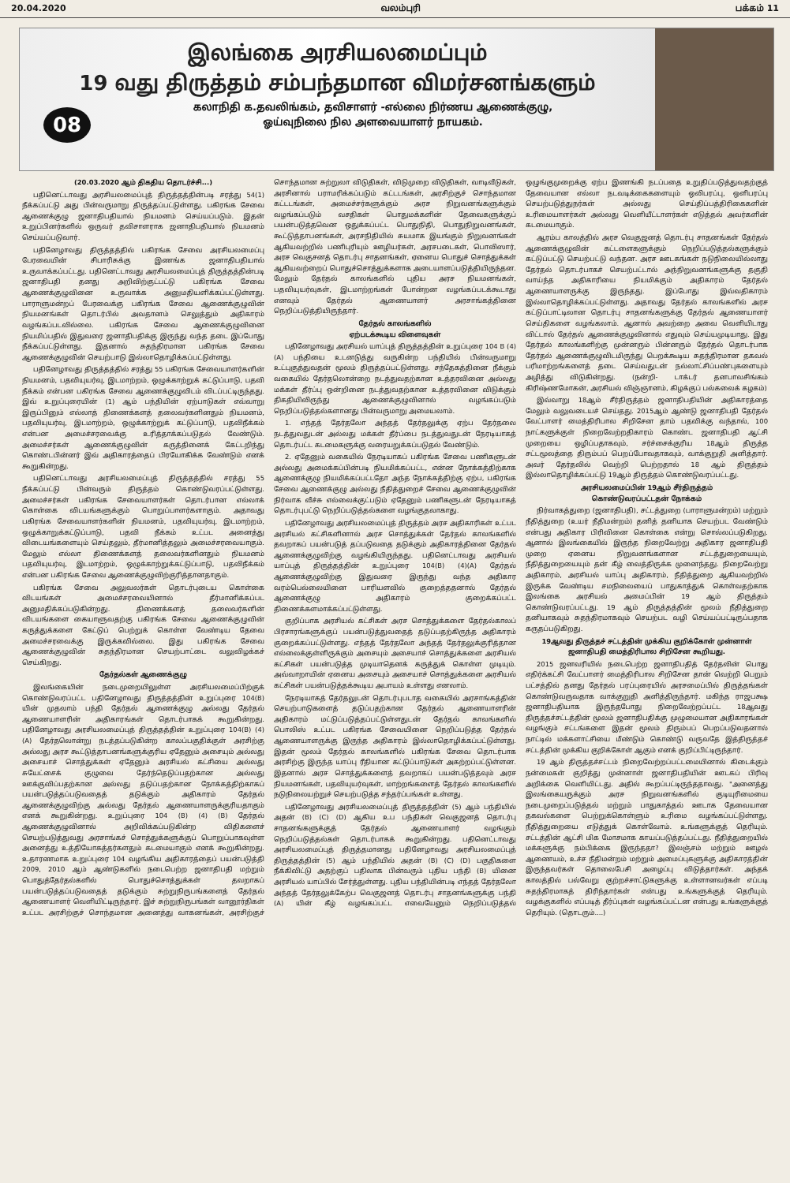20.04.2020 வலம்புரி பக்கம் 11
இலங்கை அரசியலமைப்பும்
19 வது திருத்தம் சம்பந்தமான விமர்சனங்களும்
08
கலாநிதி க.தவலிங்கம், தவிசாளர் -எல்லை நிர்ணய ஆணைக்குழு,
ஓய்வுநிலை நில அளவையாளர் நாயகம்.
(20.03.2020 ஆம் திகதிய தொடர்ச்சி...)
பதினெட்டாவது அரசியலமைப்புத் திருத்தத்தின்படி சரத்து 54(1) நீக்கப்பட்டு அது பின்வருமாறு திருத்தப்பட்டுள்ளது. பகிரங்க சேவை ஆணைக்குழு ஜனாதிபதியால் நியமனம் செய்யப்படும். இதன் உறுப்பினர்களில் ஒருவர் தவிசாளராக ஜனாதிபதியால் நியமனம் செய்யப்படுவார்.
பதினேழாவது திருத்தத்தில் பகிரங்க சேவை அரசியலமைப்பு பேரவையின் சிபாரிசுக்கு இணங்க ஜனாதிபதியால் உருவாக்கப்பட்டது. பதினெட்டாவது அரசியலமைப்புத் திருத்தத்தின்படி ஜனாதிபதி தனது அறிவிற்குட்பட்டு பகிரங்க சேவை ஆணைக்குழுவினை உருவாக்க அனுமதியளிக்கப்பட்டுள்ளது. பாராளுமன்றப் பேரவைக்கு பகிரங்க சேவை ஆணைக்குழுவின் நியமனங்கள் தொடர்பில் அவதானம் செலுத்தும் அதிகாரம் வழங்கப்படவில்லை. பகிரங்க சேவை ஆணைக்குழுவினை நியமிப்பதில் இதுவரை ஜனாதிபதிக்கு இருந்து வந்த தடை இப்போது நீக்கப்பட்டுள்ளது. இதனால் சுதந்திரமான பகிரங்க சேவை ஆணைக்குழுவின் செயற்பாடு இல்லாதொழிக்கப்பட்டுள்ளது.
பதினேழாவது திருத்தத்தில் சரத்து 55 பகிரங்க சேவையாளர்களின் நியமனம், பதவியுயர்வு, இடமாற்றம், ஒழுக்காற்றுக் கட்டுப்பாடு, பதவி நீக்கம் என்பன பகிரங்க சேவை ஆணைக்குழுவிடம் விடப்பட்டிருந்தது. இவ் உறுப்புரையின் (1) ஆம் பந்தியின் ஏற்பாடுகள் எவ்வாறு இருப்பினும் எல்லாத் திணைக்களத் தலைவர்களினதும் நியமனம், பதவியுயர்வு, இடமாற்றம், ஒழுக்காற்றுக் கட்டுப்பாடு, பதவிநீக்கம் என்பன அமைச்சரவைக்கு உரித்தாக்கப்படுதல் வேண்டும். அமைச்சர்கள் ஆணைக்குழுவின் கருத்தினைக் கேட்டறிந்து கொண்டபின்னர் இவ் அதிகாரத்தைப் பிரயோகிக்க வேண்டும் எனக் கூறுகின்றது.
பதினெட்டாவது அரசியலமைப்புத் திருத்தத்தில் சரத்து 55 நீக்கப்பட்டு பின்வரும் திருத்தம் கொண்டுவரப்பட்டுள்ளது. அமைச்சர்கள் பகிரங்க சேவையாளர்கள் தொடர்பான எல்லாக் கொள்கை விடயங்களுக்கும் பொறுப்பாளர்களாகும். அதாவது பகிரங்க சேவையாளர்களின் நியமனம், பதவியுயர்வு, இடமாற்றம், ஒழுக்காறுக்கட்டுப்பாடு, பதவி நீக்கம் உட்பட அனைத்து விடையங்களையும் செய்தலும், தீர்மானித்தலும் அமைச்சரவையாகும். மேலும் எல்லா திணைக்களத் தலைவர்களினதும் நியமனம் பதவியுயர்வு, இடமாற்றம், ஒழுக்காற்றுக்கட்டுப்பாடு, பதவிநீக்கம் என்பன பகிரங்க சேவை ஆணைக்குழுவிற்குரித்தானதாகும்.
பகிரங்க சேவை அலுவலர்கள் தொடர்புடைய கொள்கை விடயங்கள் அமைச்சரவையினால் தீர்மானிக்கப்பட அனுமதிக்கப்படுகின்றது. திணைக்களத் தலைவர்களின் விடயங்களை கையாளுவதற்கு பகிரங்க சேவை ஆணைக்குழுவின் கருத்துக்களை கேட்டுப் பெற்றுக் கொள்ள வேண்டிய தேவை அமைச்சரவைக்கு இருக்கவில்லை. இது பகிரங்க சேவை ஆணைக்குழுவின் சுதந்திரமான செயற்பாட்டை வலுவிழக்கச் செய்கிறது.
தேர்தல்கள் ஆணைக்குழு
இலங்கையின் நடைமுறையிலுள்ள அரசியலமைப்பிற்குக் கொண்டுவரப்பட்ட பதினேழாவது திருத்தத்தின் உறுப்புரை 104(B) யின் முதலாம் பந்தி தேர்தல் ஆணைக்குழு அல்லது தேர்தல் ஆணையாளரின் அதிகாரங்கள் தொடர்பாகக் கூறுகின்றது. பதினேழாவது அரசியலமைப்புத் திருத்தத்தின் உறுப்புரை 104(B) (4)(A) தேர்தலொன்று நடத்தப்படுகின்ற காலப்பகுதிக்குள் அரசிற்கு அல்லது அரச கூட்டுத்தாபனங்களுக்குரிய ஏதேனும் அசையும் அல்லது அசையாச் சொத்துக்கள் ஏதேனும் அரசியல் கட்சியை அல்லது சுயேட்சைக் குழுவை தேர்ந்தெடுப்பதற்கான அல்லது ஊக்குவிப்பதற்கான அல்லது தடுப்பதற்கான நோக்கத்திற்காகப் பயன்படுத்தப்படுவதைத் தடுக்கும் அதிகாரம் தேர்தல் ஆணைக்குழுவிற்கு அல்லது தேர்தல் ஆணையாளருக்குரியதாகும் எனக் கூறுகின்றது. உறுப்புரை 104 (B) (4) (B) தேர்தல் ஆணைக்குழுவினால் அறிவிக்கப்படுகின்ற விதிகளைச் செயற்படுத்துவது அரசாங்கச் சொத்துக்களுக்குப் பொறுப்பாகவுள்ள அனைத்து உத்தியோகத்தர்களதும் கடமையாகும் எனக் கூறுகின்றது. உதாரணமாக உறுப்புரை 104 வழங்கிய அதிகாரத்தைப் பயன்படுத்தி 2009, 2010 ஆம் ஆண்டுகளில் நடைபெற்ற ஜனாதிபதி மற்றும் பொதுத்தேர்தல்களில் பொதுச்சொத்துக்கள் தவறாகப் பயன்படுத்தப்படுவதைத் தடுக்கும் சுற்றுநிருபங்களைத் தேர்தல் ஆணையாளர் வெளியிட்டிருந்தார். இச் சுற்றுநிருபங்கள் வானூர்திகள் உட்பட அரசிற்குச் சொந்தமான அனைத்து வாகனங்கள், அரசிற்குச் சொந்தமான சுற்றுலா விடுதிகள், விடுமுறை விடுதிகள், வாடிவீடுகள், அரசினால் பராமரிக்கப்படும் கட்டடங்கள், அரசிற்குச் சொந்தமான கட்டடங்கள், அமைச்சர்களுக்கும் அரச நிறுவனங்களுக்கும் வழங்கப்படும் வசதிகள் பொதுமக்களின் தேவைகளுக்குப் பயன்படுத்தவென ஒதுக்கப்பட்ட பொதுநிதி, பொதுநிறுவனங்கள், கூட்டுத்தாபனங்கள், அரசநிதியில் சுயமாக இயங்கும் நிறுவனங்கள் ஆகியவற்றில் பணிபுரியும் ஊழியர்கள், அரசபடைகள், பொலிஸார், அரச வெகுசனத் தொடர்பு சாதனங்கள், ஏனைய பொதுச் சொத்துக்கள் ஆகியவற்றைப் பொதுச்சொத்துக்களாக அடையாளப்படுத்தியிருந்தன. மேலும் தேர்தல் காலங்களில் புதிய அரச நியமனங்கள், பதவியுயர்வுகள், இடமாற்றங்கள் போன்றன வழங்கப்படக்கூடாது எனவும் தேர்தல் ஆணையாளர் அரசாங்கத்தினை நெறிப்படுத்தியிருந்தார்.
தேர்தல் காலங்களில்
ஏற்படக்கூடிய விளைவுகள்
பதினேழாவது அரசியல் யாப்புத் திருத்தத்தின் உறுப்புரை 104 B (4) (A) பந்தியை உடனடுத்து வருகின்ற பந்தியில் பின்வருமாறு உட்புகுத்துவதன் மூலம் திருத்தப்பட்டுள்ளது. சந்தேகத்தினை நீக்கும் வகையில் தேர்தலொன்றை நடத்துவதற்கான உத்தரவினை அல்லது மக்கள் தீர்ப்பு ஒன்றினை நடத்துவதற்கான உத்தரவினை விடுக்கும் திகதியிலிருந்து ஆணைக்குழுவினால் வழங்கப்படும் நெறிப்படுத்தல்களானது பின்வருமாறு அமையலாம்.
1. எந்தத் தேர்தலோ அந்தத் தேர்தலுக்கு ஏற்ப தேர்தலை நடத்துவதுடன் அல்லது மக்கள் தீர்ப்பை நடத்துவதுடன் நேரடியாகத் தொடர்பட்ட கடமைகளுக்கு வரையறுக்கப்படுதல் வேண்டும்.
2. ஏதேனும் வகையில் நேரடியாகப் பகிரங்க சேவை பணிகளுடன் அல்லது அமைக்கப்பின்படி நியமிக்கப்பட்ட, என்ன நோக்கத்திற்காக ஆணைக்குழு நியமிக்கப்பட்டதோ அந்த நோக்கத்திற்கு ஏற்ப, பகிரங்க சேவை ஆணைக்குழு அல்லது நீதித்துறைச் சேவை ஆணைக்குழுவின் நிர்வாக வீச்சு எல்லைக்குட்படும் ஏதேனும் பணிகளுடன் நேரடியாகத் தொடர்புபட்டு நெறிப்படுத்தல்களை வழங்குதலாகாது.
பதினேழாவது அரசியலமைப்புத் திருத்தம் அரச அதிகாரிகள் உட்பட அரசியல் கட்சிகளினால் அரச சொத்துக்கள் தேர்தல் காலங்களில் தவறாகப் பயன்படுத் தப்படுவதை தடுக்கும் அதிகாரத்தினை தேர்தல் ஆணைக்குழுவிற்கு வழங்கியிருந்தது. பதினெட்டாவது அரசியல் யாப்புத் திருத்தத்தின் உறுப்புரை 104(B) (4)(A) தேர்தல் ஆணைக்குழுவிற்கு இதுவரை இருந்து வந்த அதிகார வரம்பெல்லையினை பாரியளவில் குறைத்ததனால் தேர்தல் ஆணைக்குழு அதிகாரம் குறைக்கப்பட்ட திணைக்களமாக்கப்பட்டுள்ளது.
குறிப்பாக அரசியல் கட்சிகள் அரச சொத்துக்களை தேர்தல்காலப் பிரசாரங்களுக்குப் பயன்படுத்துவதைத் தடுப்பதற்கிருந்த அதிகாரம் குறைக்கப்பட்டுள்ளது. எந்தத் தேர்தலோ அந்தத் தேர்தலுக்குரித்தான எல்லைக்குள்ளிருக்கும் அசையும் அசையாச் சொத்துக்களை அரசியல் கட்சிகள் பயன்படுத்த முடியாதெனக் கருத்துக் கொள்ள முடியும். அவ்வாறாயின் ஏனைய அசையும் அசையாச் சொத்துக்களை அரசியல் கட்சிகள் பயன்படுத்தக்கூடிய அபாயம் உள்ளது எனலாம்.
நேரடியாகத் தேர்தலுடன் தொடர்புபடாத வகையில் அரசாங்கத்தின் செயற்பாடுகளைத் தடுப்பதற்கான தேர்தல் ஆணையாளரின் அதிகாரம் மட்டுப்படுத்தப்பட்டுள்ளதுடன் தேர்தல் காலங்களில் பொலிஸ் உட்பட பகிரங்க சேவையினை நெறிப்படுத்த தேர்தல் ஆணையாளருக்கு இருந்த அதிகாரம் இல்லாதொழிக்கப்பட்டுள்ளது. இதன் மூலம் தேர்தல் காலங்களில் பகிரங்க சேவை தொடர்பாக அரசிற்கு இருந்த யாப்பு ரீதியான கட்டுப்பாடுகள் அகற்றப்பட்டுள்ளன. இதனால் அரச சொத்துக்களைத் தவறாகப் பயன்படுத்தவும் அரச நியமனங்கள், பதவியுயர்வுகள், மாற்றங்களைத் தேர்தல் காலங்களில் நடுநிலையற்றுச் செயற்படுத்த சந்தர்ப்பங்கள் உள்ளது.
பதினேழாவது அரசியலமைப்புத் திருத்தத்தின் (5) ஆம் பந்தியில் அதன் (B) (C) (D) ஆகிய உப பந்திகள் வெகுஜனத் தொடர்பு சாதனங்களுக்குத் தேர்தல் ஆணையாளர் வழங்கும் நெறிப்படுத்தல்கள் தொடர்பாகக் கூறுகின்றது. பதினெட்டாவது அரசியலமைப்புத் திருத்தமானது பதினேழாவது அரசியலமைப்புத் திருத்தத்தின் (5) ஆம் பந்தியில் அதன் (B) (C) (D) பகுதிகளை நீக்கிவிட்டு அதற்குப் பதிலாக பின்வரும் புதிய பந்தி (B) யினை அரசியல் யாப்பில் சேர்த்துள்ளது. புதிய பந்தியின்படி எந்தத் தேர்தலோ அந்தத் தேர்தலுக்கேற்ப வெகுஜனத் தொடர்பு சாதனங்களுக்கு பந்தி (A) யின் கீழ் வழங்கப்பட்ட எவையேனும் நெறிப்படுத்தல் ஒழுங்குமுறைக்கு ஏற்ப இணங்கி நடப்பதை உறுதிப்படுத்துவதற்குத் தேவையான எல்லா நடவடிக்கைகளையும் ஒலிபரப்பு, ஒளிபரப்பு செயற்படுத்துநர்கள் அல்லது செய்திப்பத்திரிகைகளின் உரிமையாளர்கள் அல்லது வெளியீட்டாளர்கள் எடுத்தல் அவர்களின் கடமையாகும்.
ஆரம்ப காலத்தில் அரச வெகுஜனத் தொடர்பு சாதனங்கள் தேர்தல் ஆணைக்குழுவின் கட்டளைகளுக்கும் நெறிப்படுத்தல்களுக்கும் கட்டுப்பட்டு செயற்பட்டு வந்தன. அரச ஊடகங்கள் நடுநிலையில்லாது தேர்தல் தொடர்பாகச் செயற்பட்டால் அந்நிறுவனங்களுக்கு தகுதி வாய்ந்த அதிகாரியை நியமிக்கும் அதிகாரம் தேர்தல் ஆணையாளருக்கு இருந்தது. இப்போது இவ்வதிகாரம் இல்லாதொழிக்கப்பட்டுள்ளது. அதாவது தேர்தல் காலங்களில் அரச கட்டுப்பாட்டிலான தொடர்பு சாதனங்களுக்கு தேர்தல் ஆணையாளர் செய்திகளை வழங்கலாம். ஆனால் அவற்றை அவை வெளியிடாது விட்டால் தேர்தல் ஆணைக்குழுவினால் எதுவும் செய்யமுடியாது. இது தேர்தல் காலங்களிற்கு முன்னரும் பின்னரும் தேர்தல் தொடர்பாக தேர்தல் ஆணைக்குழுவிடமிருந்து பெறக்கூடிய சுதந்திரமான தகவல் பரிமாற்றங்களைத் தடை செய்வதுடன் நல்லாட்சிப்பண்புகளையும் அழித்து விடுகின்றது. (நன்றி- டாக்டர் தனபாலசிங்கம் கிரிஷ்ணமோகன், அரசியல் விஞ்ஞானம், கிழக்குப் பல்கலைக் கழகம்)
இவ்வாறு 18ஆம் சீர்திருத்தம் ஜனாதிபதியின் அதிகாரத்தை மேலும் வலுவடையச் செய்தது. 2015ஆம் ஆண்டு ஜனாதிபதி தேர்தல் வேட்பாளர் மைத்திரிபால சிறிசேன தாம் பதவிக்கு வந்தால், 100 நாட்களுக்குள் நிறைவேற்றதிகாரம் கொண்ட ஜனாதிபதி ஆட்சி முறையை ஒழிப்பதாகவும், சர்ச்சைக்குரிய 18ஆம் திருத்த சட்டமூலத்தை திரும்பப் பெறப்போவதாகவும், வாக்குறுதி அளித்தார். அவர் தேர்தலில் வெற்றி பெற்றதால் 18 ஆம் திருத்தம் இல்லாதொழிக்கப்பட்டு 19ஆம் திருத்தம் கொண்டுவரப்பட்டது.
அரசியலமைப்பின் 19ஆம் சீர்திருத்தம்
கொண்டுவரப்பட்டதன் நோக்கம்
நிர்வாகத்துறை (ஜனாதிபதி), சட்டத்துறை (பாராளுமன்றம்) மற்றும் நீதித்துறை (உயர் நீதிமன்றம்) தனித் தனியாக செயற்பட வேண்டும் என்பது அதிகார பிரிவினை கொள்கை என்று சொல்லப்படுகிறது. ஆனால் இலங்கையில் இருந்த நிறைவேற்று அதிகார ஜனாதிபதி முறை ஏனைய நிறுவனங்களான சட்டத்துறையையும், நீதித்துறையையும் தன் கீழ் வைத்திருக்க முனைந்தது. நிறைவேற்று அதிகாரம், அரசியல் யாப்பு அதிகாரம், நீதித்துறை ஆகியவற்றில் இருக்க வேண்டிய சமநிலையைப் பாதுகாத்துக் கொள்வதற்காக இலங்கை அரசியல் அமைப்பின் 19 ஆம் திருத்தம் கொண்டுவரப்பட்டது. 19 ஆம் திருத்தத்தின் மூலம் நீதித்துறை தனியாகவும் சுதந்திரமாகவும் செயற்பட வழி செய்யப்பட்டிருப்பதாக கருதப்படுகிறது.
19ஆவது திருத்தச் சட்டத்தின் முக்கிய குறிக்கோள் முன்னாள் ஜனாதிபதி மைத்திரிபால சிறிசேன கூறியது.
2015 ஜனவரியில் நடைபெற்ற ஜனாதிபதித் தேர்தலின் பொது எதிர்க்கட்சி வேட்பாளர் மைத்திரிபால சிறிசேன தான் வெற்றி பெறும் பட்சத்தில் தனது தேர்தல் பரப்புரையில் அரசமைப்பில் திருத்தங்கள் கொண்டுவருவதாக வாக்குறுதி அளித்திருந்தார். மகிந்த ராஜபக்ஷ ஜனாதிபதியாக இருந்தபோது நிறைவேற்றப்பட்ட 18ஆவது திருத்தச்சட்டத்தின் மூலம் ஜனாதிபதிக்கு முழுமையான அதிகாரங்கள் வழங்கும் சட்டங்களை இதன் மூலம் திரும்பப் பெறப்படுவதனால் நாட்டில் மக்களாட்சியை மீண்டும் கொண்டு வருவதே இத்திருத்தச் சட்டத்தின் முக்கிய குறிக்கோள் ஆகும் எனக் குறிப்பிட்டிருந்தார்.
19 ஆம் திருத்தச்சட்டம் நிறைவேற்றப்பட்டமையினால் கிடைக்கும் நன்மைகள் குறித்து முன்னாள் ஜனாதிபதியின் ஊடகப் பிரிவு அறிக்கை வெளியிட்டது. அதில் கூறப்பட்டிருந்ததாவது. "அனைத்து இலங்கையருக்கும் அரச நிறுவனங்களில் குடியுரிமையை நடைமுறைப்படுத்தல் மற்றும் பாதுகாத்தல் ஊடாக தேவையான தகவல்களை பெற்றுக்கொள்ளும் உரிமை வழங்கப்பட்டுள்ளது. நீதித்துறையை எடுத்துக் கொள்வோம். உங்களுக்குத் தெரியும். சட்டத்தின் ஆட்சி மிக மோசமாக காயப்படுத்தப்பட்டது. நீதித்துறையில் மக்களுக்கு நம்பிக்கை இருந்ததா? இலஞ்சம் மற்றும் ஊழல் ஆணையம், உச்ச நீதிமன்றம் மற்றும் அமைப்புகளுக்கு அதிகாரத்தின் இருந்தவர்கள் தொலைபேசி அழைப்பு விடுத்தார்கள். அந்தக் காலத்தில் பல்வேறு குற்றச்சாட்டுகளுக்கு உள்ளானவர்கள் எப்படி சுதந்திரமாகத் திரிந்தார்கள் என்பது உங்களுக்குத் தெரியும். வழக்குகளில் எப்படித் தீர்ப்புகள் வழங்கப்பட்டன என்பது உங்களுக்குத் தெரியும். (தொடரும்....)